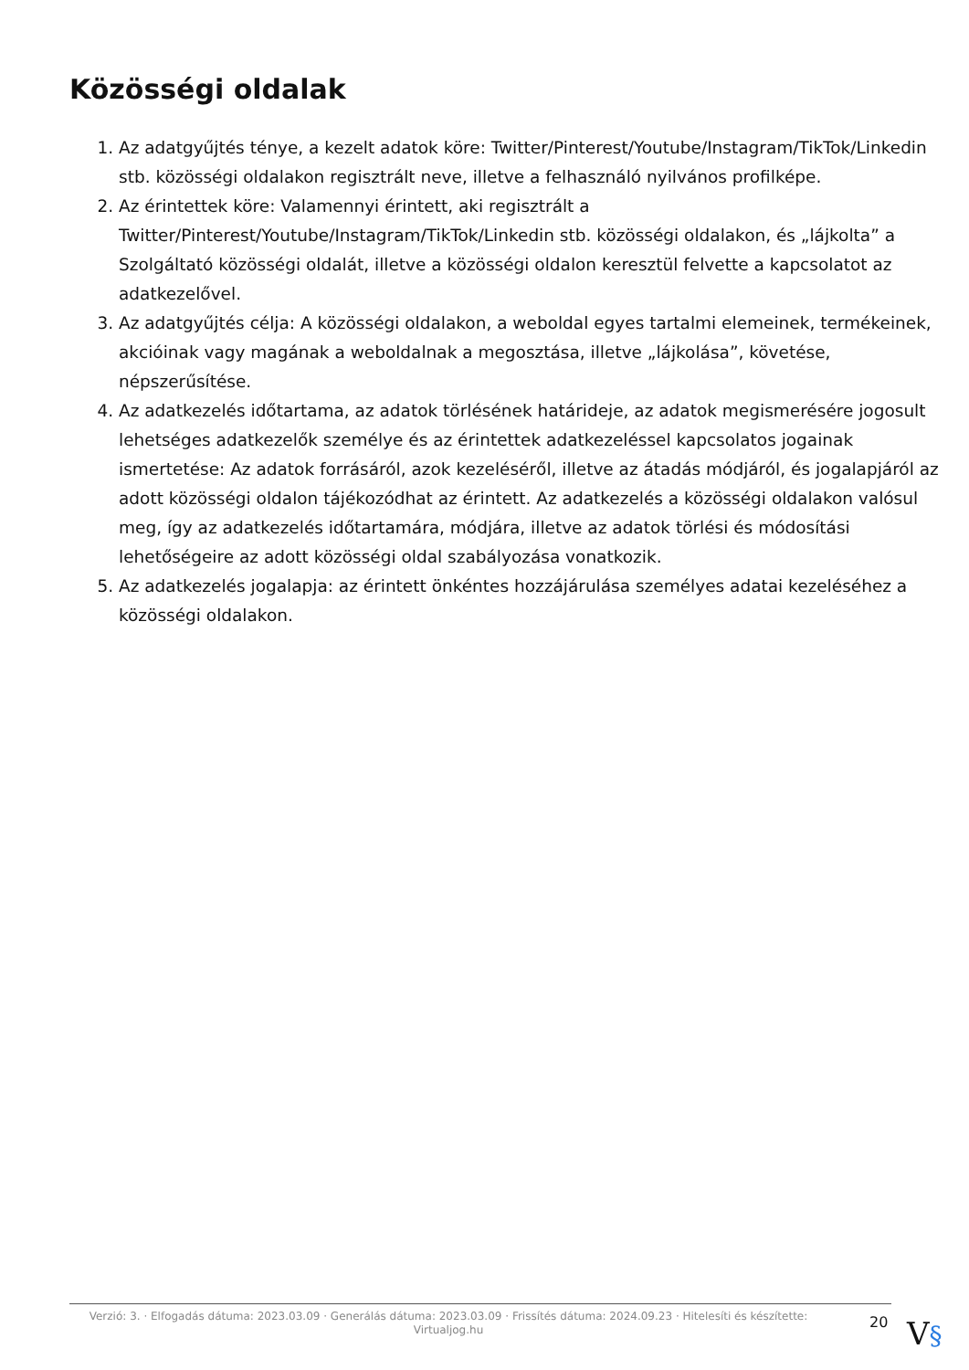Közösségi oldalak
1. Az adatgyűjtés ténye, a kezelt adatok köre: Twitter/Pinterest/Youtube/Instagram/TikTok/Linkedin stb. közösségi oldalakon regisztrált neve, illetve a felhasználó nyilvános profilképe.
2. Az érintettek köre: Valamennyi érintett, aki regisztrált a Twitter/Pinterest/Youtube/Instagram/TikTok/Linkedin stb. közösségi oldalakon, és „lájkolta” a Szolgáltató közösségi oldalát, illetve a közösségi oldalon keresztül felvette a kapcsolatot az adatkezelővel.
3. Az adatgyűjtés célja: A közösségi oldalakon, a weboldal egyes tartalmi elemeinek, termékeinek, akcióinak vagy magának a weboldalnak a megosztása, illetve „lájkolása”, követése, népszerűsítése.
4. Az adatkezelés időtartama, az adatok törlésének határideje, az adatok megismerésére jogosult lehetséges adatkezelők személye és az érintettek adatkezeléssel kapcsolatos jogainak ismertetése: Az adatok forrásáról, azok kezeléséről, illetve az átadás módjáról, és jogalapjáról az adott közösségi oldalon tájékozódhat az érintett. Az adatkezelés a közösségi oldalakon valósul meg, így az adatkezelés időtartamára, módjára, illetve az adatok törlési és módosítási lehetőségeire az adott közösségi oldal szabályozása vonatkozik.
5. Az adatkezelés jogalapja: az érintett önkéntes hozzájárulása személyes adatai kezeléséhez a közösségi oldalakon.
Verzió: 3. · Elfogadás dátuma: 2023.03.09 · Generálás dátuma: 2023.03.09 · Frissítés dátuma: 2024.09.23 · Hitelesíti és készítette: Virtualjog.hu
20
V§